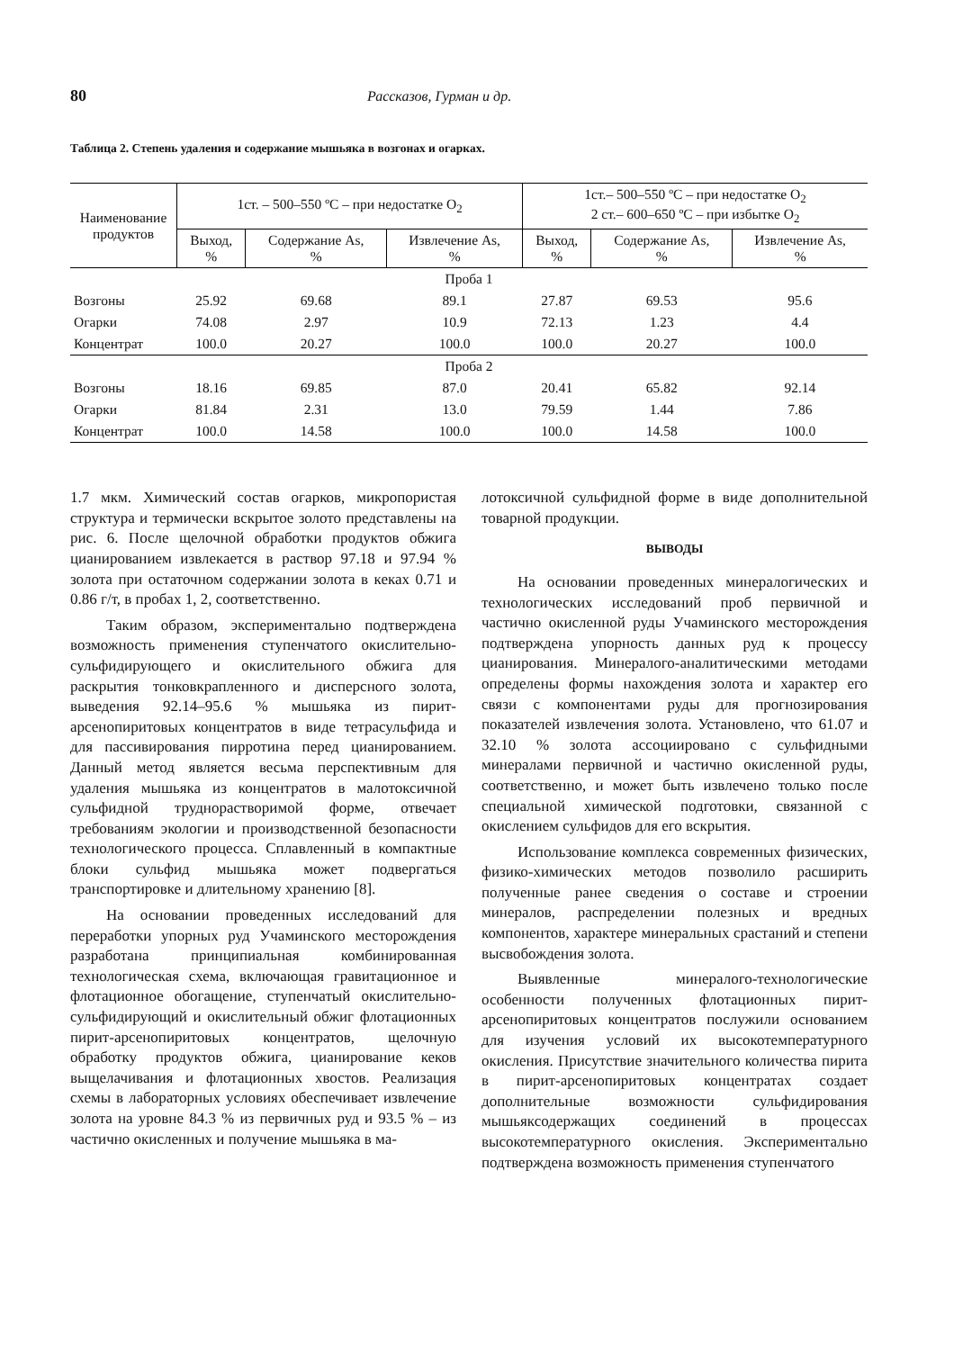80 Рассказов, Гурман и др.
Таблица 2. Степень удаления и содержание мышьяка в возгонах и огарках.
| Наименование продуктов | 1ст. – 500–550 ºС – при недостатке O<sub>2</sub> | | | 1ст.– 500–550 ºС – при недостатке O<sub>2</sub> 2 ст.– 600–650 ºС – при избытке O<sub>2</sub> | | |
| --- | --- | --- | --- | --- | --- | --- |
| | Выход, % | Содержание As, % | Извлечение As, % | Выход, % | Содержание As, % | Извлечение As, % |
| Проба 1 | | | | | | |
| Возгоны | 25.92 | 69.68 | 89.1 | 27.87 | 69.53 | 95.6 |
| Огарки | 74.08 | 2.97 | 10.9 | 72.13 | 1.23 | 4.4 |
| Концентрат | 100.0 | 20.27 | 100.0 | 100.0 | 20.27 | 100.0 |
| Проба 2 | | | | | | |
| Возгоны | 18.16 | 69.85 | 87.0 | 20.41 | 65.82 | 92.14 |
| Огарки | 81.84 | 2.31 | 13.0 | 79.59 | 1.44 | 7.86 |
| Концентрат | 100.0 | 14.58 | 100.0 | 100.0 | 14.58 | 100.0 |
1.7 мкм. Химический состав огарков, микропористая структура и термически вскрытое золото представлены на рис. 6. После щелочной обработки продуктов обжига цианированием извлекается в раствор 97.18 и 97.94 % золота при остаточном содержании золота в кеках 0.71 и 0.86 г/т, в пробах 1, 2, соответственно.
Таким образом, экспериментально подтверждена возможность применения ступенчатого окислительно-сульфидирующего и окислительного обжига для раскрытия тонковкрапленного и дисперсного золота, выведения 92.14–95.6 % мышьяка из пирит-арсенопиритовых концентратов в виде тетрасульфида и для пассивирования пирротина перед цианированием. Данный метод является весьма перспективным для удаления мышьяка из концентратов в малотоксичной сульфидной труднорастворимой форме, отвечает требованиям экологии и производственной безопасности технологического процесса. Сплавленный в компактные блоки сульфид мышьяка может подвергаться транспортировке и длительному хранению [8].
На основании проведенных исследований для переработки упорных руд Учаминского месторождения разработана принципиальная комбинированная технологическая схема, включающая гравитационное и флотационное обогащение, ступенчатый окислительно-сульфидирующий и окислительный обжиг флотационных пирит-арсенопиритовых концентратов, щелочную обработку продуктов обжига, цианирование кеков выщелачивания и флотационных хвостов. Реализация схемы в лабораторных условиях обеспечивает извлечение золота на уровне 84.3 % из первичных руд и 93.5 % – из частично окисленных и получение мышьяка в ма-
лотоксичной сульфидной форме в виде дополнительной товарной продукции.
ВЫВОДЫ
На основании проведенных минералогических и технологических исследований проб первичной и частично окисленной руды Учаминского месторождения подтверждена упорность данных руд к процессу цианирования. Минералого-аналитическими методами определены формы нахождения золота и характер его связи с компонентами руды для прогнозирования показателей извлечения золота. Установлено, что 61.07 и 32.10 % золота ассоциировано с сульфидными минералами первичной и частично окисленной руды, соответственно, и может быть извлечено только после специальной химической подготовки, связанной с окислением сульфидов для его вскрытия.
Использование комплекса современных физических, физико-химических методов позволило расширить полученные ранее сведения о составе и строении минералов, распределении полезных и вредных компонентов, характере минеральных срастаний и степени высвобождения золота.
Выявленные минералого-технологические особенности полученных флотационных пирит-арсенопиритовых концентратов послужили основанием для изучения условий их высокотемпературного окисления. Присутствие значительного количества пирита в пирит-арсенопиритовых концентратах создает дополнительные возможности сульфидирования мышьяксодержащих соединений в процессах высокотемпературного окисления. Экспериментально подтверждена возможность применения ступенчатого